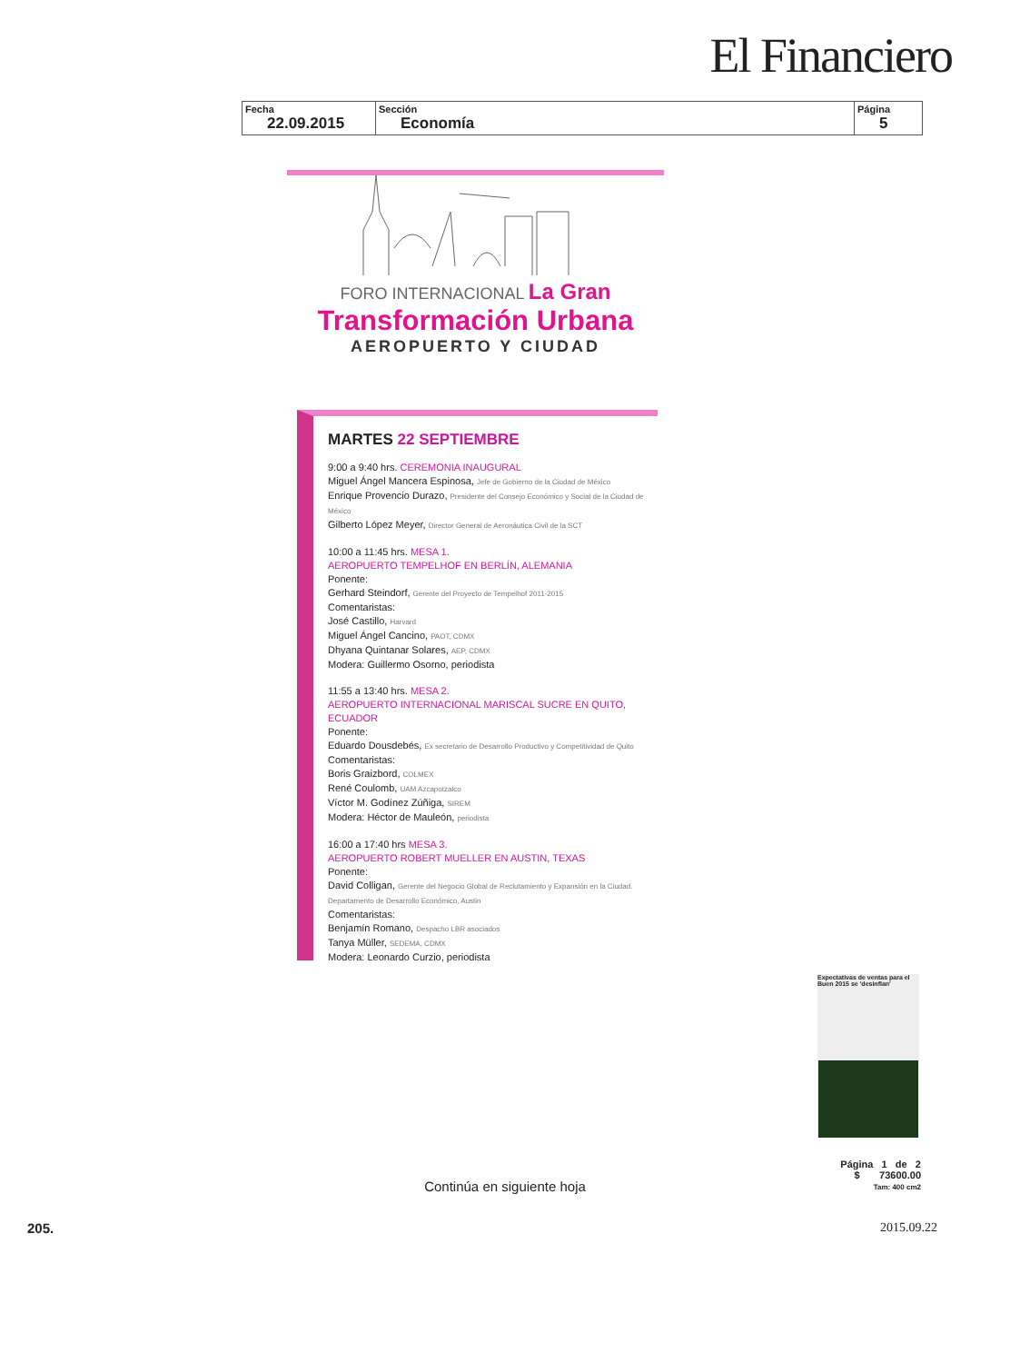El Financiero
| Fecha 22.09.2015 | Sección Economía | Página 5 |
FORO INTERNACIONAL La Gran
Transformación Urbana
AEROPUERTO Y CIUDAD
MARTES 22 SEPTIEMBRE
9:00 a 9:40 hrs. CEREMONIA INAUGURAL
Miguel Ángel Mancera Espinosa, Jefe de Gobierno de la Ciudad de México
Enrique Provencio Durazo, Presidente del Consejo Económico y Social de la Ciudad de México
Gilberto López Meyer, Director General de Aeronáutica Civil de la SCT
10:00 a 11:45 hrs. MESA 1.
AEROPUERTO TEMPELHOF EN BERLÍN, ALEMANIA
Ponente:
Gerhard Steindorf, Gerente del Proyecto de Tempelhof 2011-2015
Comentaristas:
José Castillo, Harvard
Miguel Ángel Cancino, PAOT, CDMX
Dhyana Quintanar Solares, AEP, CDMX
Modera: Guillermo Osorno, periodista
11:55 a 13:40 hrs. MESA 2.
AEROPUERTO INTERNACIONAL MARISCAL SUCRE EN QUITO, ECUADOR
Ponente:
Eduardo Dousdebés, Ex secretario de Desarrollo Productivo y Competitividad de Quito
Comentaristas:
Boris Graizbord, COLMEX
René Coulomb, UAM Azcapotzalco
Víctor M. Godínez Zúñiga, SIREM
Modera: Héctor de Mauleón, periodista
16:00 a 17:40 hrs MESA 3.
AEROPUERTO ROBERT MUELLER EN AUSTIN, TEXAS
Ponente:
David Colligan, Gerente del Negocio Global de Reclutamiento y Expansión en la Ciudad. Departamento de Desarrollo Económico, Austin
Comentaristas:
Benjamín Romano, Despacho LBR asociados
Tanya Müller, SEDEMA, CDMX
Modera: Leonardo Curzio, periodista
Expectativas de ventas para el Buen 2015 se 'desinflan'
Página 1 de 2
$ 73600.00
Tam: 400 cm2
Continúa en siguiente hoja
205. 2015.09.22